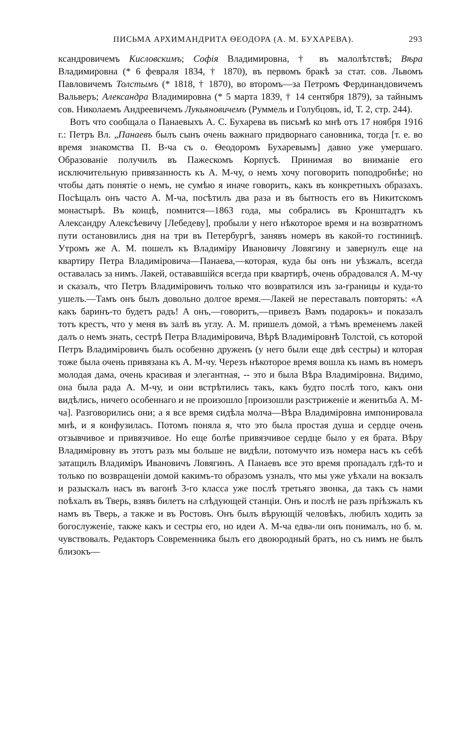ПИСЬМА АРХИМАНДРИТА ѲЕОДОРА (А. М. БУХАРЕВА). 293
ксандровичемъ Кисловскимъ; Софія Владимировна, † въ малолѣтствѣ; Вѣра Владимировна (* 6 февраля 1834, † 1870), въ первомъ бракѣ за стат. сов. Львомъ Павловичемъ Толстымъ (* 1818, † 1870), во второмъ—за Петромъ Фердинандовичемъ Вальверъ; Александра Владимировна (* 5 марта 1839, † 14 сентября 1879), за тайнымъ сов. Николаемъ Андреевичемъ Лукьяновичемъ (Руммель и Голубцовъ, id, Т. 2, стр. 244).
Вотъ что сообщала о Панаевыхъ А. С. Бухарева въ письмѣ ко мнѣ отъ 17 ноября 1916 г.: Петръ Вл. „Панаевъ былъ сынъ очень важнаго придворнаго сановника, тогда [т. е. во время знакомства П. В-ча съ о. Ѳеодоромъ Бухаревымъ] давно уже умершаго. Образованіе получилъ въ Пажескомъ Корпусѣ. Принимая во вниманіе его исключительную привязанность къ А. М-чу, о немъ хочу поговорить поподробнѣе; но чтобы дать понятіе о немъ, не сумѣю я иначе говорить, какъ въ конкретныхъ образахъ. Посѣщалъ онъ часто А. М-ча, посѣтилъ два раза и въ бытность его въ Никитскомъ монастырѣ. Въ концѣ, помнится—1863 года, мы собрались въ Кронштадтъ къ Александру Алексѣевичу [Лебедеву], пробыли у него нѣкоторое время и на возвратномъ пути остановились дня на три въ Петербургѣ, занявъ номеръ въ какой-то гостиницѣ. Утромъ же А. М. пошелъ къ Владиміру Ивановичу Ловягину и завернулъ еще на квартиру Петра Владиміровича—Панаева,—которая, куда бы онъ ни уѣзжалъ, всегда оставалась за нимъ. Лакей, остававшійся всегда при квартирѣ, очень обрадовался А. М-чу и сказалъ, что Петръ Владиміровичъ только что возвратился изъ за-границы и куда-то ушелъ.—Тамъ онъ былъ довольно долгое время.—Лакей не переставалъ повторять: «А какъ баринъ-то будетъ радъ! А онъ,—говоритъ,—привезъ Вамъ подарокъ» и показалъ тотъ крестъ, что у меня въ залѣ въ углу. А. М. пришелъ домой, а тѣмъ временемъ лакей далъ о немъ знать, сестрѣ Петра Владиміровича, Вѣрѣ Владиміровнѣ Толстой, съ которой Петръ Владиміровичъ былъ особенно друженъ (у него были еще двѣ сестры) и которая тоже была очень привязана къ А. М-чу. Черезъ нѣкоторое время вошла къ намъ въ номеръ молодая дама, очень красивая и элегантная, -- это и была Вѣра Владиміровна. Видимо, она была рада А. М-чу, и они встрѣтились такъ, какъ будто послѣ того, какъ они видѣлись, ничего особеннаго и не произошло [произошли разстриженіе и женитьба А. М-ча]. Разговорились они; а я все время сидѣла молча—Вѣра Владиміровна импонировала мнѣ, и я конфузилась. Потомъ поняла я, что это была простая душа и сердце очень отзывчивое и привязчивое. Но еще болѣе привязчивое сердце было у ея брата. Вѣру Владиміровну въ этотъ разъ мы больше не видѣли, потомучто изъ номера насъ къ себѣ затащилъ Владиміръ Ивановичъ Ловягинъ. А Панаевъ все это время пропадалъ гдѣ-то и только по возвращеніи домой какимъ-то образомъ узналъ, что мы уже уѣхали на вокзалъ и разыскалъ насъ въ вагонѣ 3-го класса уже послѣ третьяго звонка, да такъ съ нами поѣхалъ въ Тверь, взявъ билетъ на слѣдующей станціи. Онъ и послѣ не разъ пріѣзжалъ къ намъ въ Тверь, а также и въ Ростовъ. Онъ былъ вѣрующій человѣкъ, любилъ ходить за богослуженіе, также какъ и сестры его, но идеи А. М-ча едва-ли онъ понималъ, но б. м. чувствовалъ. Редакторъ Современника былъ его двоюродный братъ, но съ нимъ не былъ близокъ—